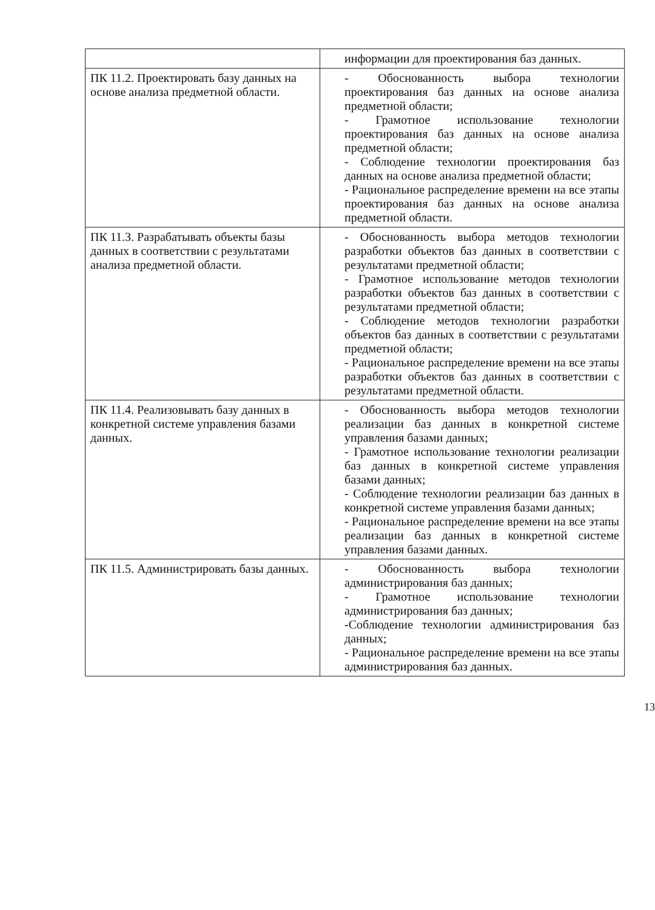| | информации для проектирования баз данных. |
| ПК 11.2. Проектировать базу данных на основе анализа предметной области. | - Обоснованность выбора технологии проектирования баз данных на основе анализа предметной области; - Грамотное использование технологии проектирования баз данных на основе анализа предметной области; - Соблюдение технологии проектирования баз данных на основе анализа предметной области; - Рациональное распределение времени на все этапы проектирования баз данных на основе анализа предметной области. |
| ПК 11.3. Разрабатывать объекты базы данных в соответствии с результатами анализа предметной области. | - Обоснованность выбора методов технологии разработки объектов баз данных в соответствии с результатами предметной области; - Грамотное использование методов технологии разработки объектов баз данных в соответствии с результатами предметной области; - Соблюдение методов технологии разработки объектов баз данных в соответствии с результатами предметной области; - Рациональное распределение времени на все этапы разработки объектов баз данных в соответствии с результатами предметной области. |
| ПК 11.4. Реализовывать базу данных в конкретной системе управления базами данных. | - Обоснованность выбора методов технологии реализации баз данных в конкретной системе управления базами данных; - Грамотное использование технологии реализации баз данных в конкретной системе управления базами данных; - Соблюдение технологии реализации баз данных в конкретной системе управления базами данных; - Рациональное распределение времени на все этапы реализации баз данных в конкретной системе управления базами данных. |
| ПК 11.5. Администрировать базы данных. | - Обоснованность выбора технологии администрирования баз данных; - Грамотное использование технологии администрирования баз данных; -Соблюдение технологии администрирования баз данных; - Рациональное распределение времени на все этапы администрирования баз данных. |
13